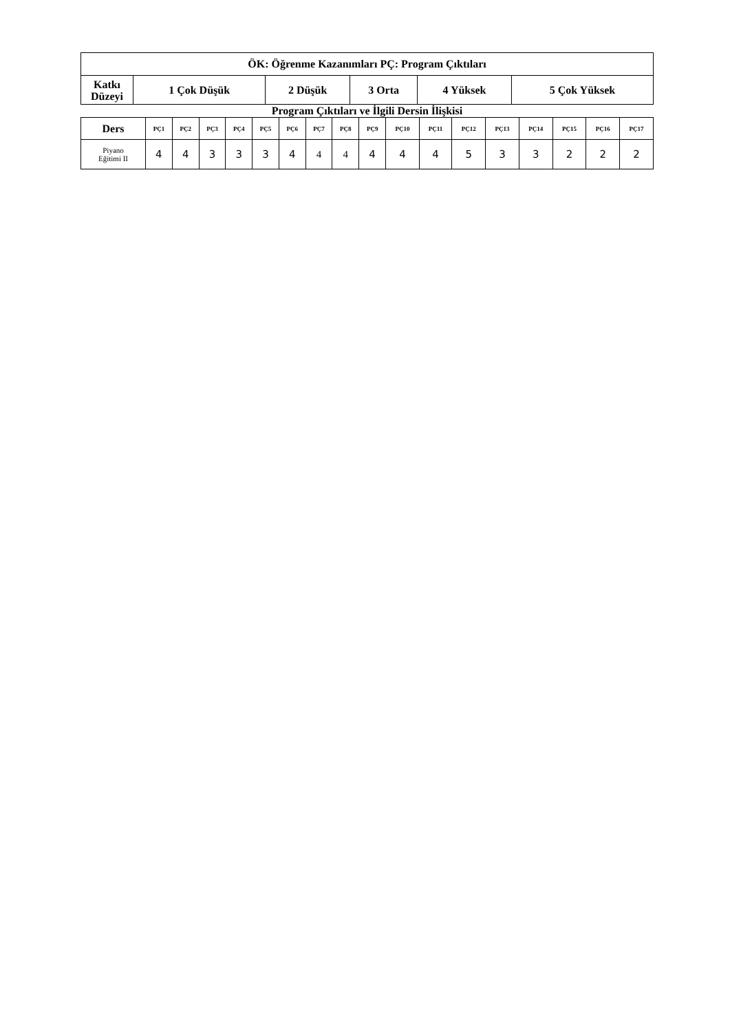| ÖK: Öğrenme Kazanımları PÇ: Program Çıktıları | | | | | |
| --- | --- | --- | --- | --- | --- |
| Katkı Düzeyi | 1 Çok Düşük | 2 Düşük | 3 Orta | 4 Yüksek | 5 Çok Yüksek |
Program Çıktıları ve İlgili Dersin İlişkisi
| Ders | PÇ1 | PÇ2 | PÇ3 | PÇ4 | PÇ5 | PÇ6 | PÇ7 | PÇ8 | PÇ9 | PÇ10 | PÇ11 | PÇ12 | PÇ13 | PÇ14 | PÇ15 | PÇ16 | PÇ17 |
| --- | --- | --- | --- | --- | --- | --- | --- | --- | --- | --- | --- | --- | --- | --- | --- | --- | --- |
| Piyano Eğitimi II | 4 | 4 | 3 | 3 | 3 | 4 | 4 | 4 | 4 | 4 | 4 | 5 | 3 | 3 | 2 | 2 | 2 |